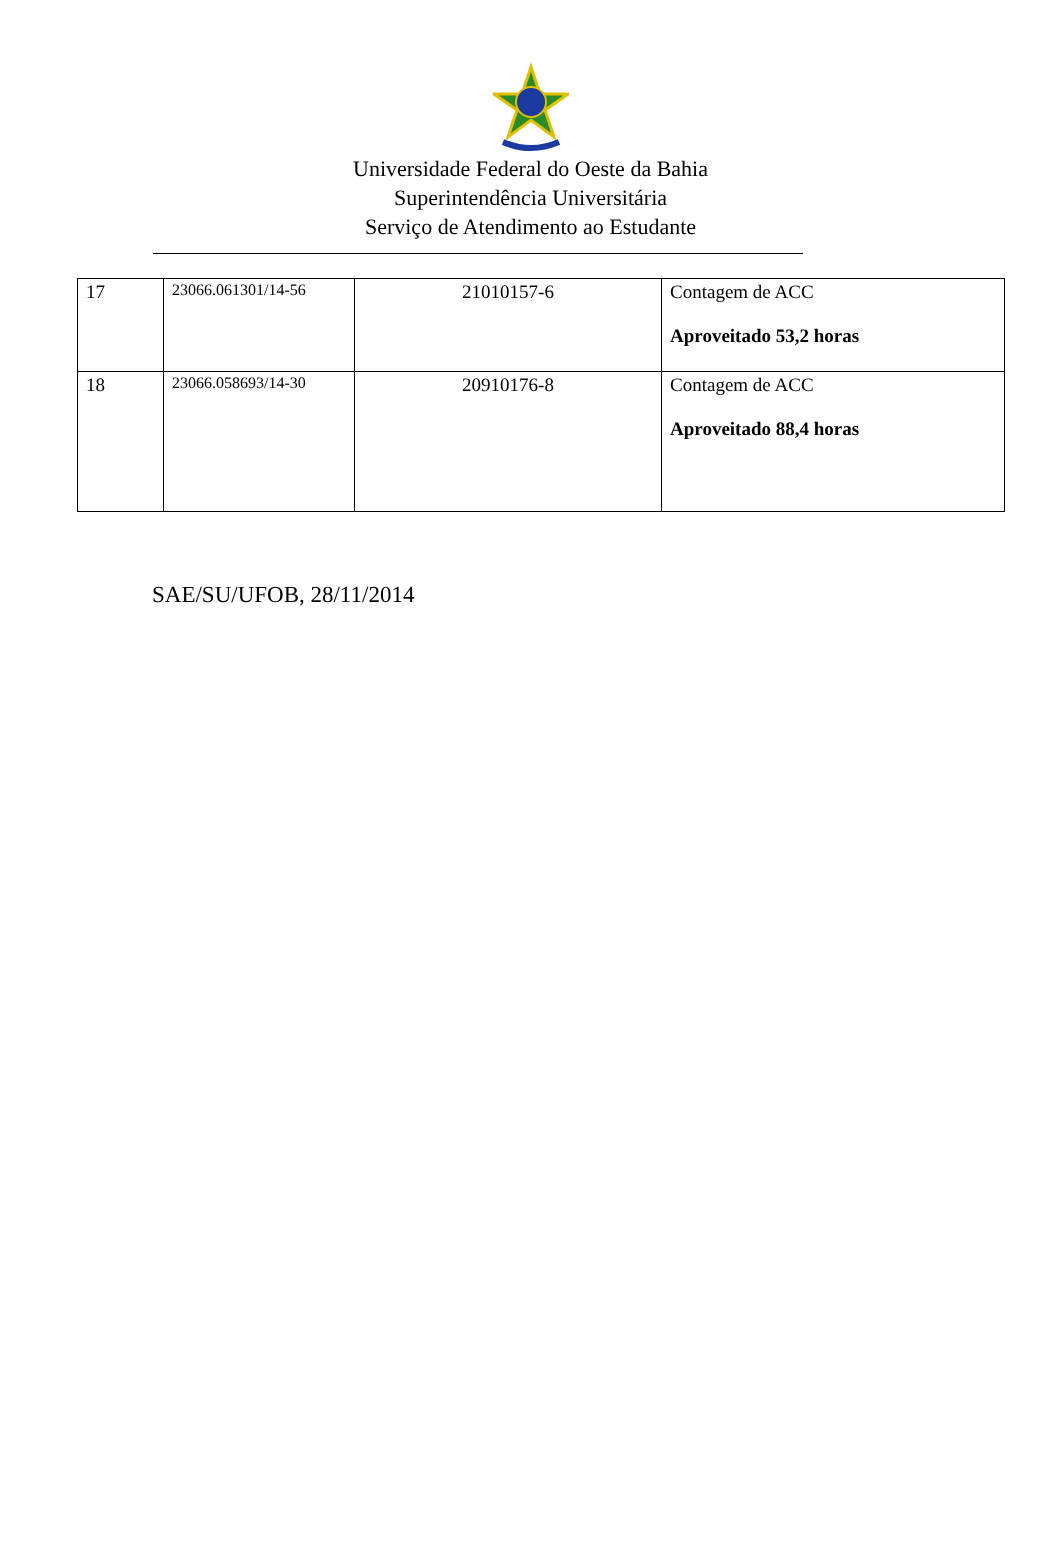Universidade Federal do Oeste da Bahia
Superintendência Universitária
Serviço de Atendimento ao Estudante
| 17 | 23066.061301/14-56 | 21010157-6 | Contagem de ACC Aproveitado 53,2 horas |
| 18 | 23066.058693/14-30 | 20910176-8 | Contagem de ACC Aproveitado 88,4 horas |
SAE/SU/UFOB, 28/11/2014